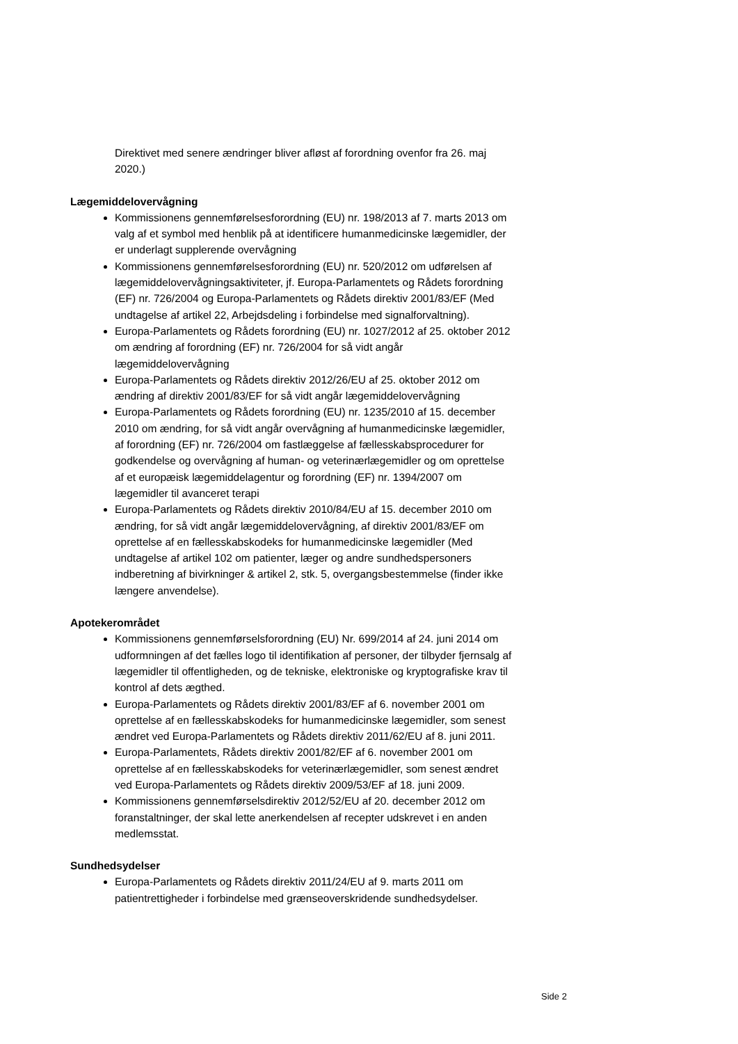Direktivet med senere ændringer bliver afløst af forordning ovenfor fra 26. maj 2020.)
Lægemiddelovervågning
Kommissionens gennemførelsesforordning (EU) nr. 198/2013 af 7. marts 2013 om valg af et symbol med henblik på at identificere humanmedicinske lægemidler, der er underlagt supplerende overvågning
Kommissionens gennemførelsesforordning (EU) nr. 520/2012 om udførelsen af lægemiddelovervågningsaktiviteter, jf. Europa-Parlamentets og Rådets forordning (EF) nr. 726/2004 og Europa-Parlamentets og Rådets direktiv 2001/83/EF (Med undtagelse af artikel 22, Arbejdsdeling i forbindelse med signalforvaltning).
Europa-Parlamentets og Rådets forordning (EU) nr. 1027/2012 af 25. oktober 2012 om ændring af forordning (EF) nr. 726/2004 for så vidt angår lægemiddelovervågning
Europa-Parlamentets og Rådets direktiv 2012/26/EU af 25. oktober 2012 om ændring af direktiv 2001/83/EF for så vidt angår lægemiddelovervågning
Europa-Parlamentets og Rådets forordning (EU) nr. 1235/2010 af 15. december 2010 om ændring, for så vidt angår overvågning af humanmedicinske lægemidler, af forordning (EF) nr. 726/2004 om fastlæggelse af fællesskabsprocedurer for godkendelse og overvågning af human- og veterinærlægemidler og om oprettelse af et europæisk lægemiddelagentur og forordning (EF) nr. 1394/2007 om lægemidler til avanceret terapi
Europa-Parlamentets og Rådets direktiv 2010/84/EU af 15. december 2010 om ændring, for så vidt angår lægemiddelovervågning, af direktiv 2001/83/EF om oprettelse af en fællesskabskodeks for humanmedicinske lægemidler (Med undtagelse af artikel 102 om patienter, læger og andre sundhedspersoners indberetning af bivirkninger & artikel 2, stk. 5, overgangsbestemmelse (finder ikke længere anvendelse).
Apotekerområdet
Kommissionens gennemførselsforordning (EU) Nr. 699/2014 af 24. juni 2014 om udformningen af det fælles logo til identifikation af personer, der tilbyder fjernsalg af lægemidler til offentligheden, og de tekniske, elektroniske og kryptografiske krav til kontrol af dets ægthed.
Europa-Parlamentets og Rådets direktiv 2001/83/EF af 6. november 2001 om oprettelse af en fællesskabskodeks for humanmedicinske lægemidler, som senest ændret ved Europa-Parlamentets og Rådets direktiv 2011/62/EU af 8. juni 2011.
Europa-Parlamentets, Rådets direktiv 2001/82/EF af 6. november 2001 om oprettelse af en fællesskabskodeks for veterinærlægemidler, som senest ændret ved Europa-Parlamentets og Rådets direktiv 2009/53/EF af 18. juni 2009.
Kommissionens gennemførselsdirektiv 2012/52/EU af 20. december 2012 om foranstaltninger, der skal lette anerkendelsen af recepter udskrevet i en anden medlemsstat.
Sundhedsydelser
Europa-Parlamentets og Rådets direktiv 2011/24/EU af 9. marts 2011 om patientrettigheder i forbindelse med grænseoverskridende sundhedsydelser.
Side 2